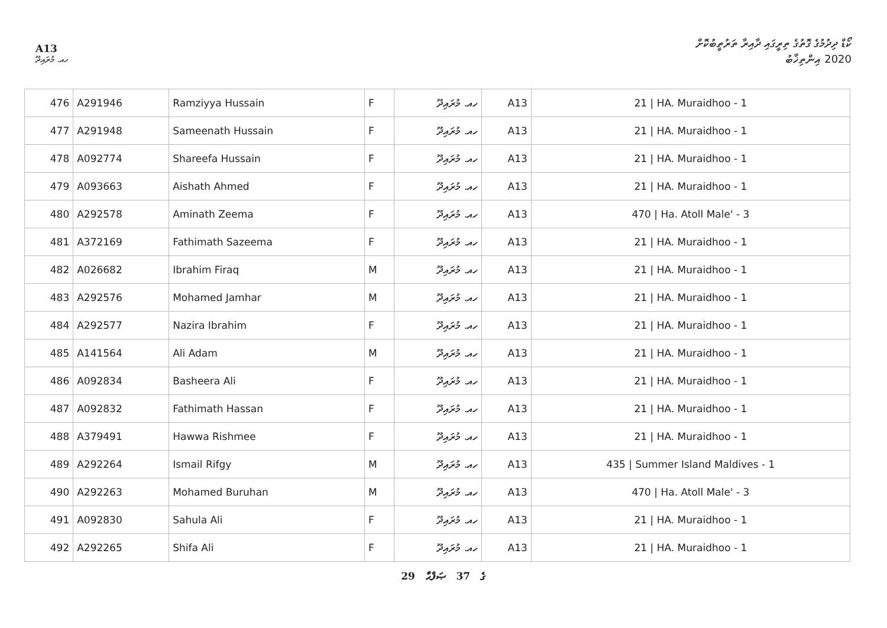A13
ކޯޑް ދިދުމުގެ ގޮތުގެ ތިރީގައި ދާއިރާ ތަރުތީބުކޮށް
2020 އިންތިޚާބު
ހއ. މުރައިދޫ
| 476 | A291946 | Ramziyya Hussain | F | ހއ. މުރައިދޫ | A13 | 21 / HA. Muraidhoo - 1 |
| 477 | A291948 | Sameenath Hussain | F | ހއ. މުރައިދޫ | A13 | 21 / HA. Muraidhoo - 1 |
| 478 | A092774 | Shareefa Hussain | F | ހއ. މުރައިދޫ | A13 | 21 / HA. Muraidhoo - 1 |
| 479 | A093663 | Aishath Ahmed | F | ހއ. މުރައިދޫ | A13 | 21 / HA. Muraidhoo - 1 |
| 480 | A292578 | Aminath Zeema | F | ހއ. މުރައިދޫ | A13 | 470 / Ha. Atoll Male' - 3 |
| 481 | A372169 | Fathimath Sazeema | F | ހއ. މުރައިދޫ | A13 | 21 / HA. Muraidhoo - 1 |
| 482 | A026682 | Ibrahim Firaq | M | ހއ. މުރައިދޫ | A13 | 21 / HA. Muraidhoo - 1 |
| 483 | A292576 | Mohamed Jamhar | M | ހއ. މުރައިދޫ | A13 | 21 / HA. Muraidhoo - 1 |
| 484 | A292577 | Nazira Ibrahim | F | ހއ. މުރައިދޫ | A13 | 21 / HA. Muraidhoo - 1 |
| 485 | A141564 | Ali Adam | M | ހއ. މުރައިދޫ | A13 | 21 / HA. Muraidhoo - 1 |
| 486 | A092834 | Basheera Ali | F | ހއ. މުރައިދޫ | A13 | 21 / HA. Muraidhoo - 1 |
| 487 | A092832 | Fathimath Hassan | F | ހއ. މުރައިދޫ | A13 | 21 / HA. Muraidhoo - 1 |
| 488 | A379491 | Hawwa Rishmee | F | ހއ. މުރައިދޫ | A13 | 21 / HA. Muraidhoo - 1 |
| 489 | A292264 | Ismail Rifgy | M | ހއ. މުރައިދޫ | A13 | 435 / Summer Island Maldives - 1 |
| 490 | A292263 | Mohamed Buruhan | M | ހއ. މުރައިދޫ | A13 | 470 / Ha. Atoll Male' - 3 |
| 491 | A092830 | Sahula Ali | F | ހއ. މުރައިދޫ | A13 | 21 / HA. Muraidhoo - 1 |
| 492 | A292265 | Shifa Ali | F | ހއ. މުރައިދޫ | A13 | 21 / HA. Muraidhoo - 1 |
29 ގެ 37 ޞަފްޙާ